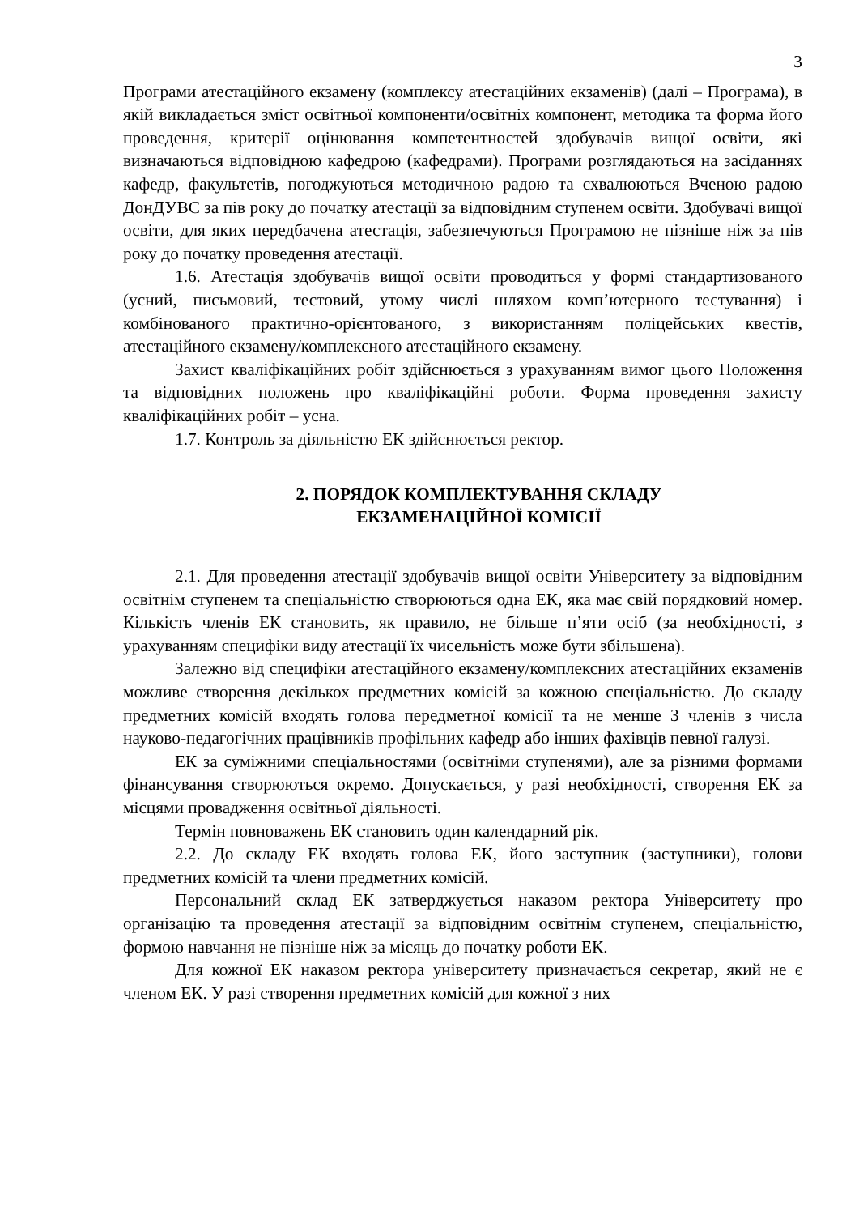3
Програми атестаційного екзамену (комплексу атестаційних екзаменів) (далі – Програма), в якій викладається зміст освітньої компоненти/освітніх компонент, методика та форма його проведення, критерії оцінювання компетентностей здобувачів вищої освіти, які визначаються відповідною кафедрою (кафедрами). Програми розглядаються на засіданнях кафедр, факультетів, погоджуються методичною радою та схвалюються Вченою радою ДонДУВС за пів року до початку атестації за відповідним ступенем освіти. Здобувачі вищої освіти, для яких передбачена атестація, забезпечуються Програмою не пізніше ніж за пів року до початку проведення атестації.
1.6. Атестація здобувачів вищої освіти проводиться у формі стандартизованого (усний, письмовий, тестовий, утому числі шляхом комп’ютерного тестування) і комбінованого практично-орієнтованого, з використанням поліцейських квестів, атестаційного екзамену/комплексного атестаційного екзамену.
Захист кваліфікаційних робіт здійснюється з урахуванням вимог цього Положення та відповідних положень про кваліфікаційні роботи. Форма проведення захисту кваліфікаційних робіт – усна.
1.7. Контроль за діяльністю ЕК здійснюється ректор.
2. ПОРЯДОК КОМПЛЕКТУВАННЯ СКЛАДУ
ЕКЗАМЕНАЦІЙНОЇ КОМІСІЇ
2.1. Для проведення атестації здобувачів вищої освіти Університету за відповідним освітнім ступенем та спеціальністю створюються одна ЕК, яка має свій порядковий номер. Кількість членів ЕК становить, як правило, не більше п’яти осіб (за необхідності, з урахуванням специфіки виду атестації їх чисельність може бути збільшена).
Залежно від специфіки атестаційного екзамену/комплексних атестаційних екзаменів можливе створення декількох предметних комісій за кожною спеціальністю. До складу предметних комісій входять голова передметної комісії та не менше 3 членів з числа науково-педагогічних працівників профільних кафедр або інших фахівців певної галузі.
ЕК за суміжними спеціальностями (освітніми ступенями), але за різними формами фінансування створюються окремо. Допускається, у разі необхідності, створення ЕК за місцями провадження освітньої діяльності.
Термін повноважень ЕК становить один календарний рік.
2.2. До складу ЕК входять голова ЕК, його заступник (заступники), голови предметних комісій та члени предметних комісій.
Персональний склад ЕК затверджується наказом ректора Університету про організацію та проведення атестації за відповідним освітнім ступенем, спеціальністю, формою навчання не пізніше ніж за місяць до початку роботи ЕК.
Для кожної ЕК наказом ректора університету призначається секретар, який не є членом ЕК. У разі створення предметних комісій для кожної з них